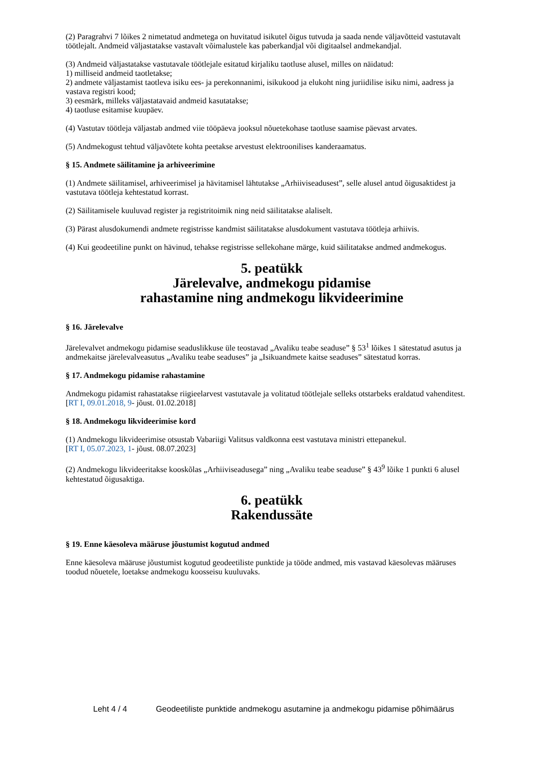(2) Paragrahvi 7 lõikes 2 nimetatud andmetega on huvitatud isikutel õigus tutvuda ja saada nende väljavõtteid vastutavalt töötlejalt. Andmeid väljastatakse vastavalt võimalustele kas paberkandjal või digitaalsel andmekandjal.
(3) Andmeid väljastatakse vastutavale töötlejale esitatud kirjaliku taotluse alusel, milles on näidatud:
1) milliseid andmeid taotletakse;
2) andmete väljastamist taotleva isiku ees- ja perekonnanimi, isikukood ja elukoht ning juriidilise isiku nimi, aadress ja vastava registri kood;
3) eesmärk, milleks väljastatavaid andmeid kasutatakse;
4) taotluse esitamise kuupäev.
(4) Vastutav töötleja väljastab andmed viie tööpäeva jooksul nõuetekohase taotluse saamise päevast arvates.
(5) Andmekogust tehtud väljavõtete kohta peetakse arvestust elektroonilises kanderaamatus.
§ 15. Andmete säilitamine ja arhiveerimine
(1) Andmete säilitamisel, arhiveerimisel ja hävitamisel lähtutakse „Arhiiviseadusest”, selle alusel antud õigusaktidest ja vastutava töötleja kehtestatud korrast.
(2) Säilitamisele kuuluvad register ja registritoimik ning neid säilitatakse alaliselt.
(3) Pärast alusdokumendi andmete registrisse kandmist säilitatakse alusdokument vastutava töötleja arhiivis.
(4) Kui geodeetiline punkt on hävinud, tehakse registrisse sellekohane märge, kuid säilitatakse andmed andmekogus.
5. peatükk
Järelevalve, andmekogu pidamise
rahastamine ning andmekogu likvideerimine
§ 16. Järelevalve
Järelevalvet andmekogu pidamise seaduslikkuse üle teostavad „Avaliku teabe seaduse” § 53<sup>1</sup> lõikes 1 sätestatud asutus ja andmekaitse järelevalveasutus „Avaliku teabe seaduses” ja „Isikuandmete kaitse seaduses” sätestatud korras.
§ 17. Andmekogu pidamise rahastamine
Andmekogu pidamist rahastatakse riigieelarvest vastutavale ja volitatud töötlejale selleks otstarbeks eraldatud vahenditest.
[RT I, 09.01.2018, 9- jõust. 01.02.2018]
§ 18. Andmekogu likvideerimise kord
(1) Andmekogu likvideerimise otsustab Vabariigi Valitsus valdkonna eest vastutava ministri ettepanekul.
[RT I, 05.07.2023, 1- jõust. 08.07.2023]
(2) Andmekogu likvideeritakse kooskõlas „Arhiiviseadusega” ning „Avaliku teabe seaduse” § 43<sup>9</sup> lõike 1 punkti 6 alusel kehtestatud õigusaktiga.
6. peatükk
Rakendussäte
§ 19. Enne käesoleva määruse jõustumist kogutud andmed
Enne käesoleva määruse jõustumist kogutud geodeetiliste punktide ja tööde andmed, mis vastavad käesolevas määruses toodud nõuetele, loetakse andmekogu koosseisu kuuluvaks.
Leht 4 / 4 Geodeetiliste punktide andmekogu asutamine ja andmekogu pidamise põhimäärus